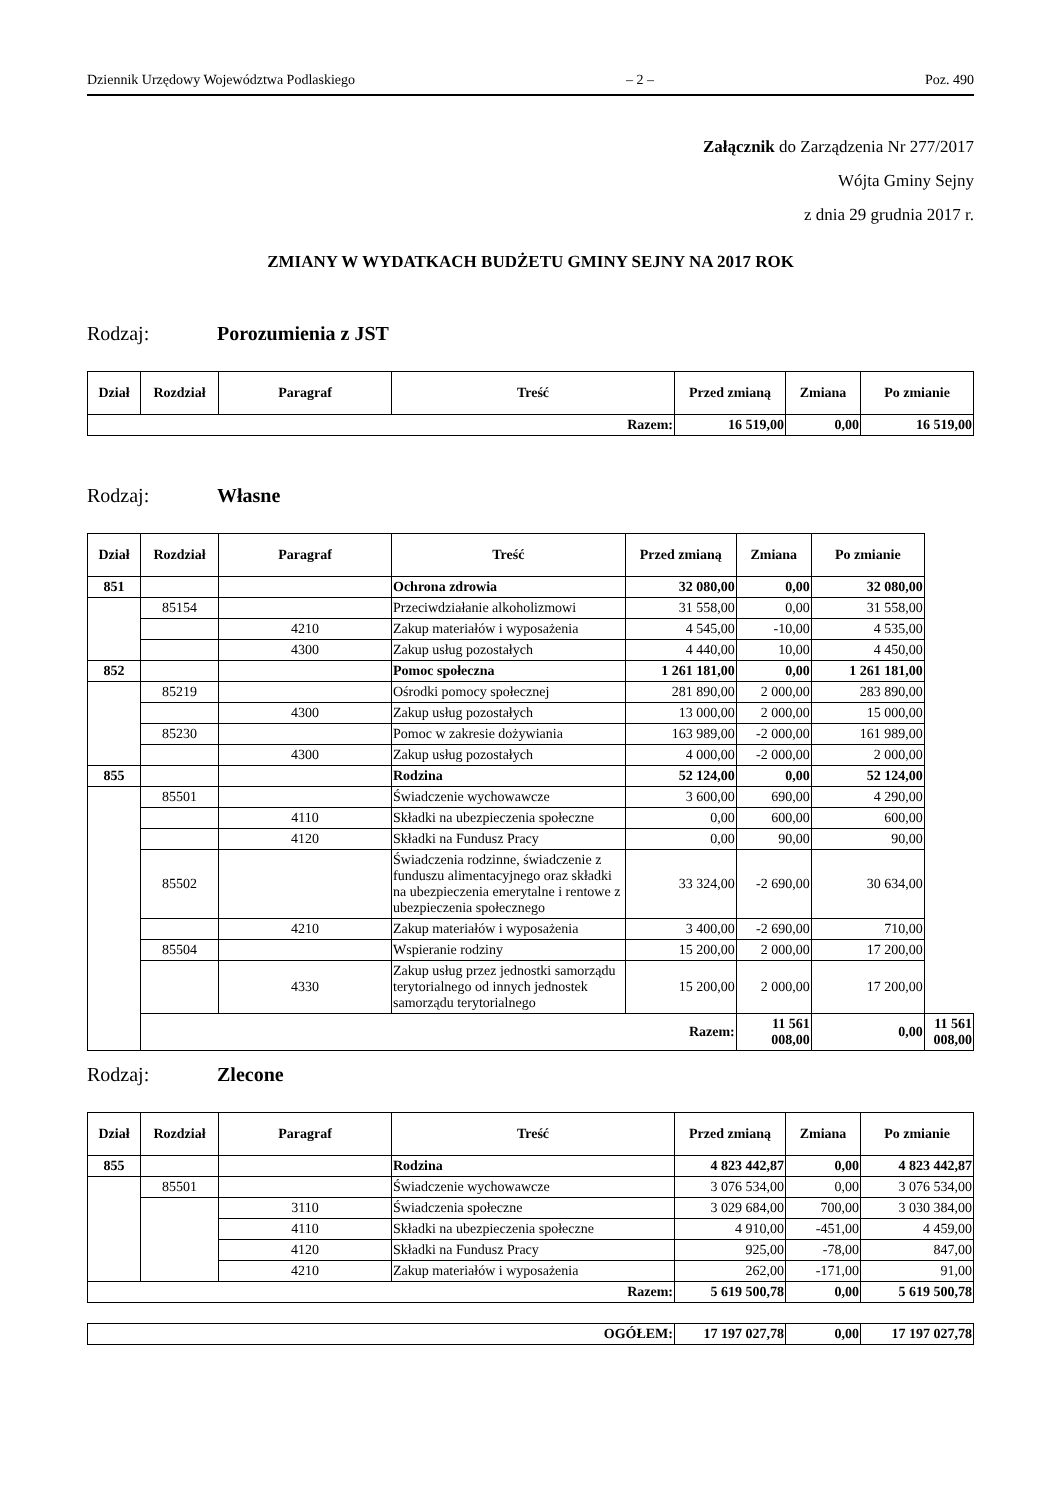Dziennik Urzędowy Województwa Podlaskiego – 2 – Poz. 490
Załącznik do Zarządzenia Nr 277/2017
Wójta Gminy Sejny
z dnia 29 grudnia 2017 r.
ZMIANY W WYDATKACH BUDŻETU GMINY SEJNY NA 2017 ROK
Rodzaj: Porozumienia z JST
| Dział | Rozdział | Paragraf | Treść | Przed zmianą | Zmiana | Po zmianie |
| --- | --- | --- | --- | --- | --- | --- |
| Razem: | | | | 16 519,00 | 0,00 | 16 519,00 |
Rodzaj: Własne
| Dział | Rozdział | Paragraf | Treść | Przed zmianą | Zmiana | Po zmianie | |
| --- | --- | --- | --- | --- | --- | --- | --- |
| 851 | | | Ochrona zdrowia | 32 080,00 | 0,00 | 32 080,00 | |
| | 85154 | | Przeciwdziałanie alkoholizmowi | 31 558,00 | 0,00 | 31 558,00 | |
| | | 4210 | Zakup materiałów i wyposażenia | 4 545,00 | -10,00 | 4 535,00 | |
| | | 4300 | Zakup usług pozostałych | 4 440,00 | 10,00 | 4 450,00 | |
| 852 | | | Pomoc społeczna | 1 261 181,00 | 0,00 | 1 261 181,00 | |
| | 85219 | | Ośrodki pomocy społecznej | 281 890,00 | 2 000,00 | 283 890,00 | |
| | | 4300 | Zakup usług pozostałych | 13 000,00 | 2 000,00 | 15 000,00 | |
| | 85230 | | Pomoc w zakresie dożywiania | 163 989,00 | -2 000,00 | 161 989,00 | |
| | | 4300 | Zakup usług pozostałych | 4 000,00 | -2 000,00 | 2 000,00 | |
| 855 | | | Rodzina | 52 124,00 | 0,00 | 52 124,00 | |
| | 85501 | | Świadczenie wychowawcze | 3 600,00 | 690,00 | 4 290,00 | |
| | | 4110 | Składki na ubezpieczenia społeczne | 0,00 | 600,00 | 600,00 | |
| | | 4120 | Składki na Fundusz Pracy | 0,00 | 90,00 | 90,00 | |
| | 85502 | | Świadczenia rodzinne, świadczenie z funduszu alimentacyjnego oraz składki na ubezpieczenia emerytalne i rentowe z ubezpieczenia społecznego | 33 324,00 | -2 690,00 | 30 634,00 | |
| | | 4210 | Zakup materiałów i wyposażenia | 3 400,00 | -2 690,00 | 710,00 | |
| | 85504 | | Wspieranie rodziny | 15 200,00 | 2 000,00 | 17 200,00 | |
| | | 4330 | Zakup usług przez jednostki samorządu terytorialnego od innych jednostek samorządu terytorialnego | 15 200,00 | 2 000,00 | 17 200,00 | |
| | Razem: | | | | 11 561 008,00 | 0,00 | 11 561 008,00 |
Rodzaj: Zlecone
| Dział | Rozdział | Paragraf | Treść | Przed zmianą | Zmiana | Po zmianie |
| --- | --- | --- | --- | --- | --- | --- |
| 855 | | | Rodzina | 4 823 442,87 | 0,00 | 4 823 442,87 |
| | 85501 | | Świadczenie wychowawcze | 3 076 534,00 | 0,00 | 3 076 534,00 |
| | | 3110 | Świadczenia społeczne | 3 029 684,00 | 700,00 | 3 030 384,00 |
| | | 4110 | Składki na ubezpieczenia społeczne | 4 910,00 | -451,00 | 4 459,00 |
| | | 4120 | Składki na Fundusz Pracy | 925,00 | -78,00 | 847,00 |
| | | 4210 | Zakup materiałów i wyposażenia | 262,00 | -171,00 | 91,00 |
| Razem: | | | | 5 619 500,78 | 0,00 | 5 619 500,78 |
| OGÓŁEM: | 17 197 027,78 | 0,00 | 17 197 027,78 |